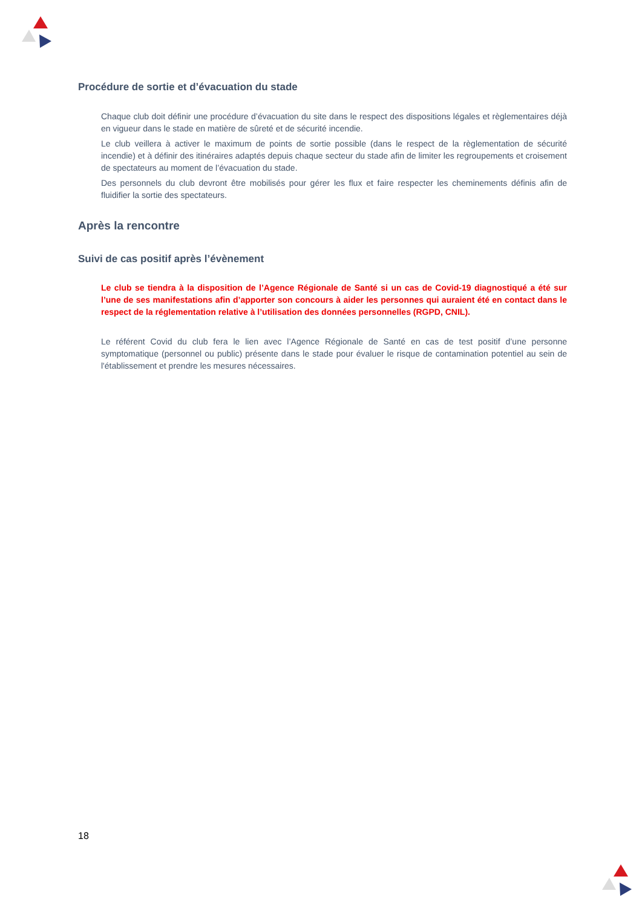Procédure de sortie et d’évacuation du stade
Chaque club doit définir une procédure d’évacuation du site dans le respect des dispositions légales et règlementaires déjà en vigueur dans le stade en matière de sûreté et de sécurité incendie.
Le club veillera à activer le maximum de points de sortie possible (dans le respect de la règlementation de sécurité incendie) et à définir des itinéraires adaptés depuis chaque secteur du stade afin de limiter les regroupements et croisement de spectateurs au moment de l’évacuation du stade.
Des personnels du club devront être mobilisés pour gérer les flux et faire respecter les cheminements définis afin de fluidifier la sortie des spectateurs.
Après la rencontre
Suivi de cas positif après l’évènement
Le club se tiendra à la disposition de l’Agence Régionale de Santé si un cas de Covid-19 diagnostiqué a été sur l’une de ses manifestations afin d’apporter son concours à aider les personnes qui auraient été en contact dans le respect de la réglementation relative à l’utilisation des données personnelles (RGPD, CNIL).
Le référent Covid du club fera le lien avec l’Agence Régionale de Santé en cas de test positif d’une personne symptomatique (personnel ou public) présente dans le stade pour évaluer le risque de contamination potentiel au sein de l'établissement et prendre les mesures nécessaires.
18